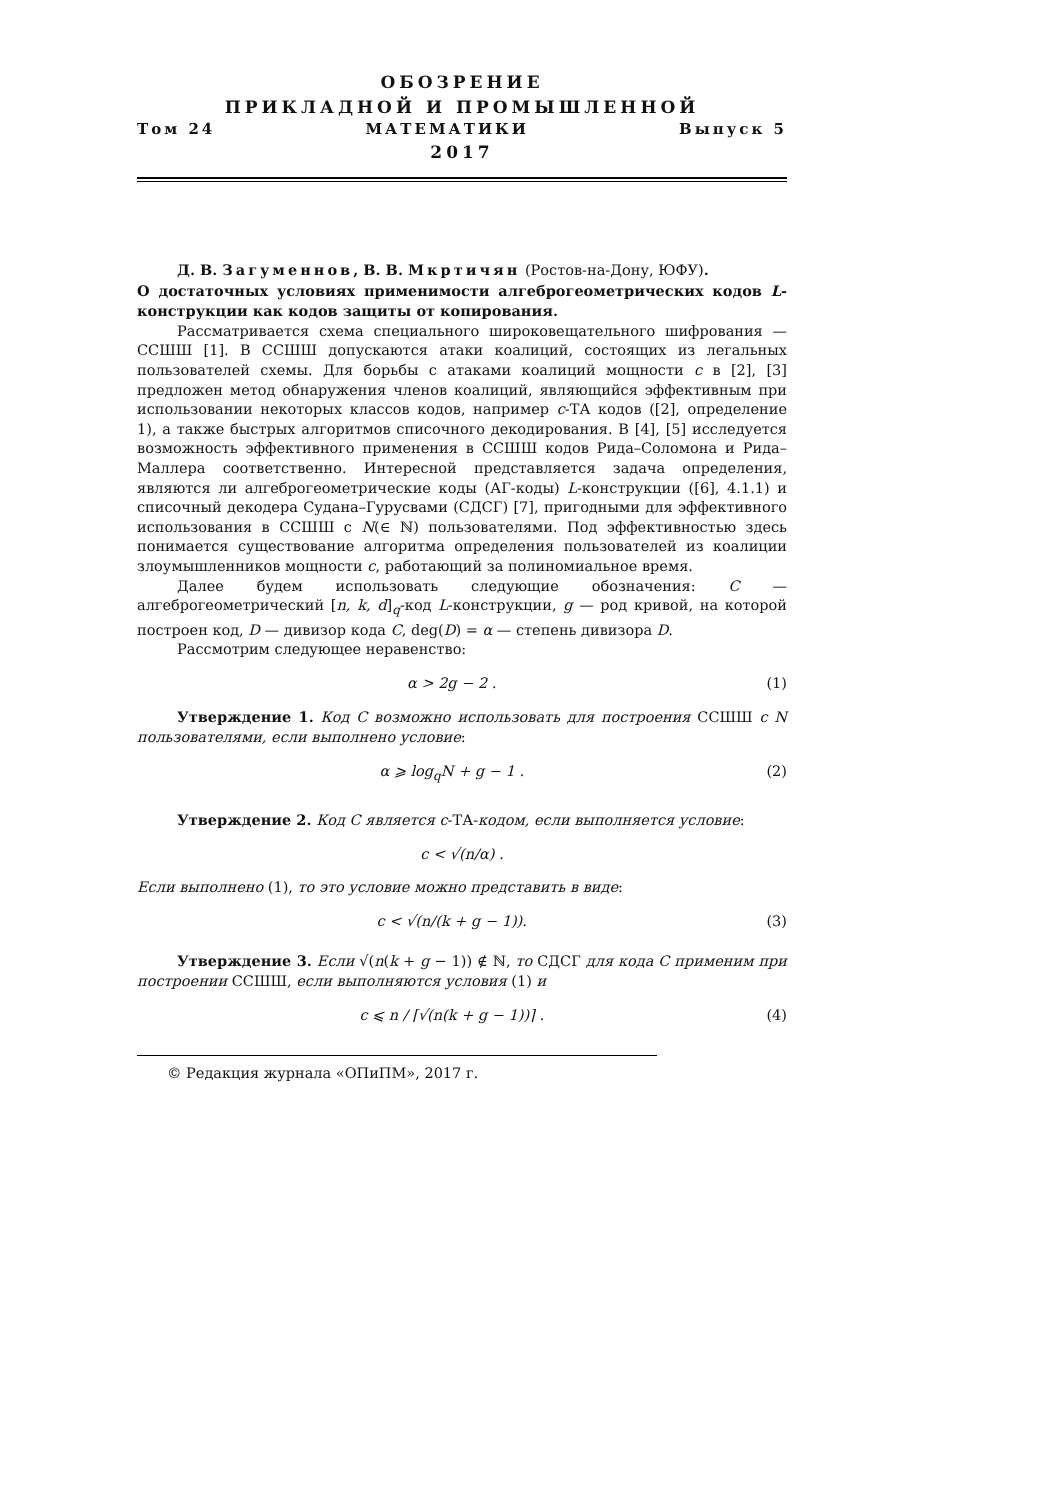ОБОЗРЕНИЕ
ПРИКЛАДНОЙ И ПРОМЫШЛЕННОЙ
Том 24 МАТЕМАТИКИ Выпуск 5
2017
Д. В. Загуменнов, В. В. Мкртичян (Ростов-на-Дону, ЮФУ).
О достаточных условиях применимости алгеброгеометрических кодов L-конструкции как кодов защиты от копирования.
Рассматривается схема специального широковещательного шифрования — ССШШ [1]. В ССШШ допускаются атаки коалиций, состоящих из легальных пользователей схемы. Для борьбы с атаками коалиций мощности c в [2], [3] предложен метод обнаружения членов коалиций, являющийся эффективным при использовании некоторых классов кодов, например c-ТА кодов ([2], определение 1), а также быстрых алгоритмов списочного декодирования. В [4], [5] исследуется возможность эффективного применения в ССШШ кодов Рида–Соломона и Рида–Маллера соответственно. Интересной представляется задача определения, являются ли алгеброгеометрические коды (АГ-коды) L-конструкции ([6], 4.1.1) и списочный декодера Судана–Гурусвами (СДСГ) [7], пригодными для эффективного использования в ССШШ с N(∈ ℕ) пользователями. Под эффективностью здесь понимается существование алгоритма определения пользователей из коалиции злоумышленников мощности c, работающий за полиномиальное время.
Далее будем использовать следующие обозначения: C — алгеброгеометрический [n, k, d]<sub>q</sub>-код L-конструкции, g — род кривой, на которой построен код, D — дивизор кода C, deg(D) = α — степень дивизора D.
Рассмотрим следующее неравенство:
α > 2g − 2 . (1)
Утверждение 1. Код C возможно использовать для построения ССШШ с N пользователями, если выполнено условие:
α ⩾ log<sub>q</sub>N + g − 1 . (2)
Утверждение 2. Код C является c-ТА-кодом, если выполняется условие:
c < √(n/α) .
Если выполнено (1), то это условие можно представить в виде:
c < √(n/(k + g − 1)). (3)
Утверждение 3. Если √(n(k + g − 1)) ∉ ℕ, то СДСГ для кода C применим при построении ССШШ, если выполняются условия (1) и
c ⩽ n / ⌈√(n(k + g − 1))⌉ . (4)
© Редакция журнала «ОПиПМ», 2017 г.